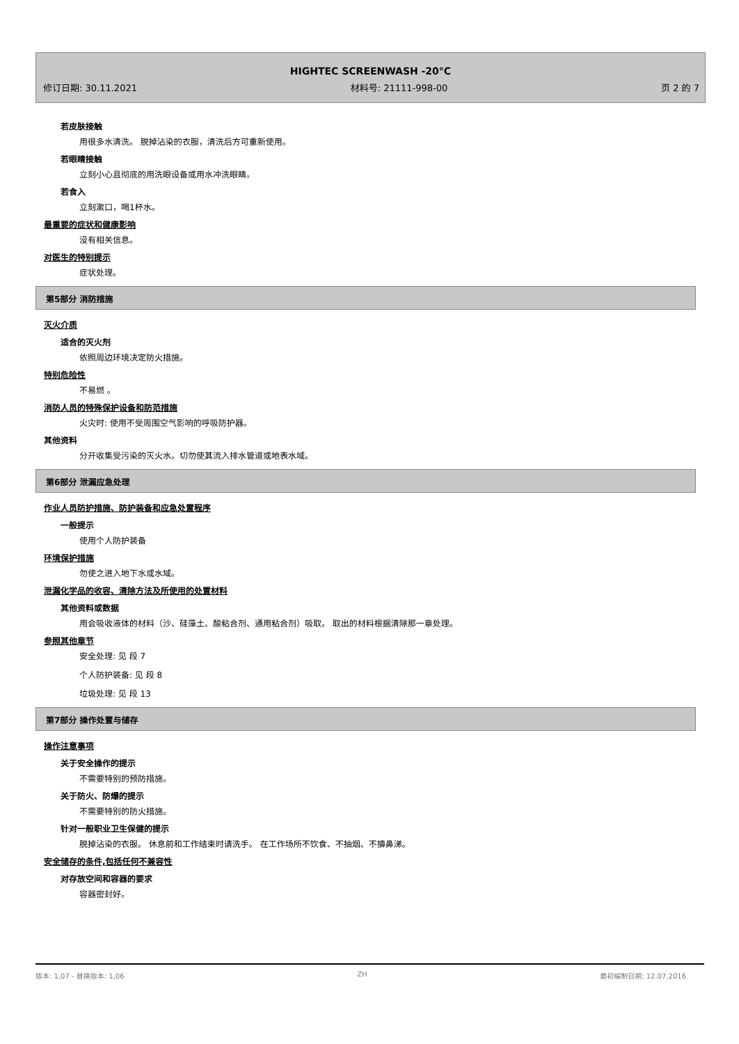HIGHTEC SCREENWASH -20°C
修订日期: 30.11.2021 材料号: 21111-998-00 页 2 的 7
若皮肤接触
用很多水清洗。 脱掉沾染的衣服，清洗后方可重新使用。
若眼睛接触
立刻小心且彻底的用洗眼设备或用水冲洗眼睛。
若食入
立刻漱口，喝1杯水。
最重要的症状和健康影响
没有相关信息。
对医生的特别提示
症状处理。
第5部分 消防措施
灭火介质
适合的灭火剂
依照周边环境决定防火措施。
特别危险性
不易燃 。
消防人员的特殊保护设备和防范措施
火灾时: 使用不受周围空气影响的呼吸防护器。
其他资料
分开收集受污染的灭火水。切勿使其流入排水管道或地表水域。
第6部分 泄漏应急处理
作业人员防护措施、防护装备和应急处置程序
一般提示
使用个人防护装备
环境保护措施
勿使之进入地下水或水域。
泄漏化学品的收容、清除方法及所使用的处置材料
其他资料或数据
用会吸收液体的材料（沙、硅藻土、酸粘合剂、通用粘合剂）吸取。 取出的材料根据清除那一章处理。
参照其他章节
安全处理: 见 段 7
个人防护装备: 见 段 8
垃圾处理: 见 段 13
第7部分 操作处置与储存
操作注意事项
关于安全操作的提示
不需要特别的预防措施。
关于防火、防爆的提示
不需要特别的防火措施。
针对一般职业卫生保健的提示
脱掉沾染的衣服。 休息前和工作结束时请洗手。 在工作场所不饮食、不抽烟、不擤鼻涕。
安全储存的条件,包括任何不兼容性
对存放空间和容器的要求
容器密封好。
版本: 1,07 - 替换版本: 1,06 ZH 最初编制日期: 12.07.2016